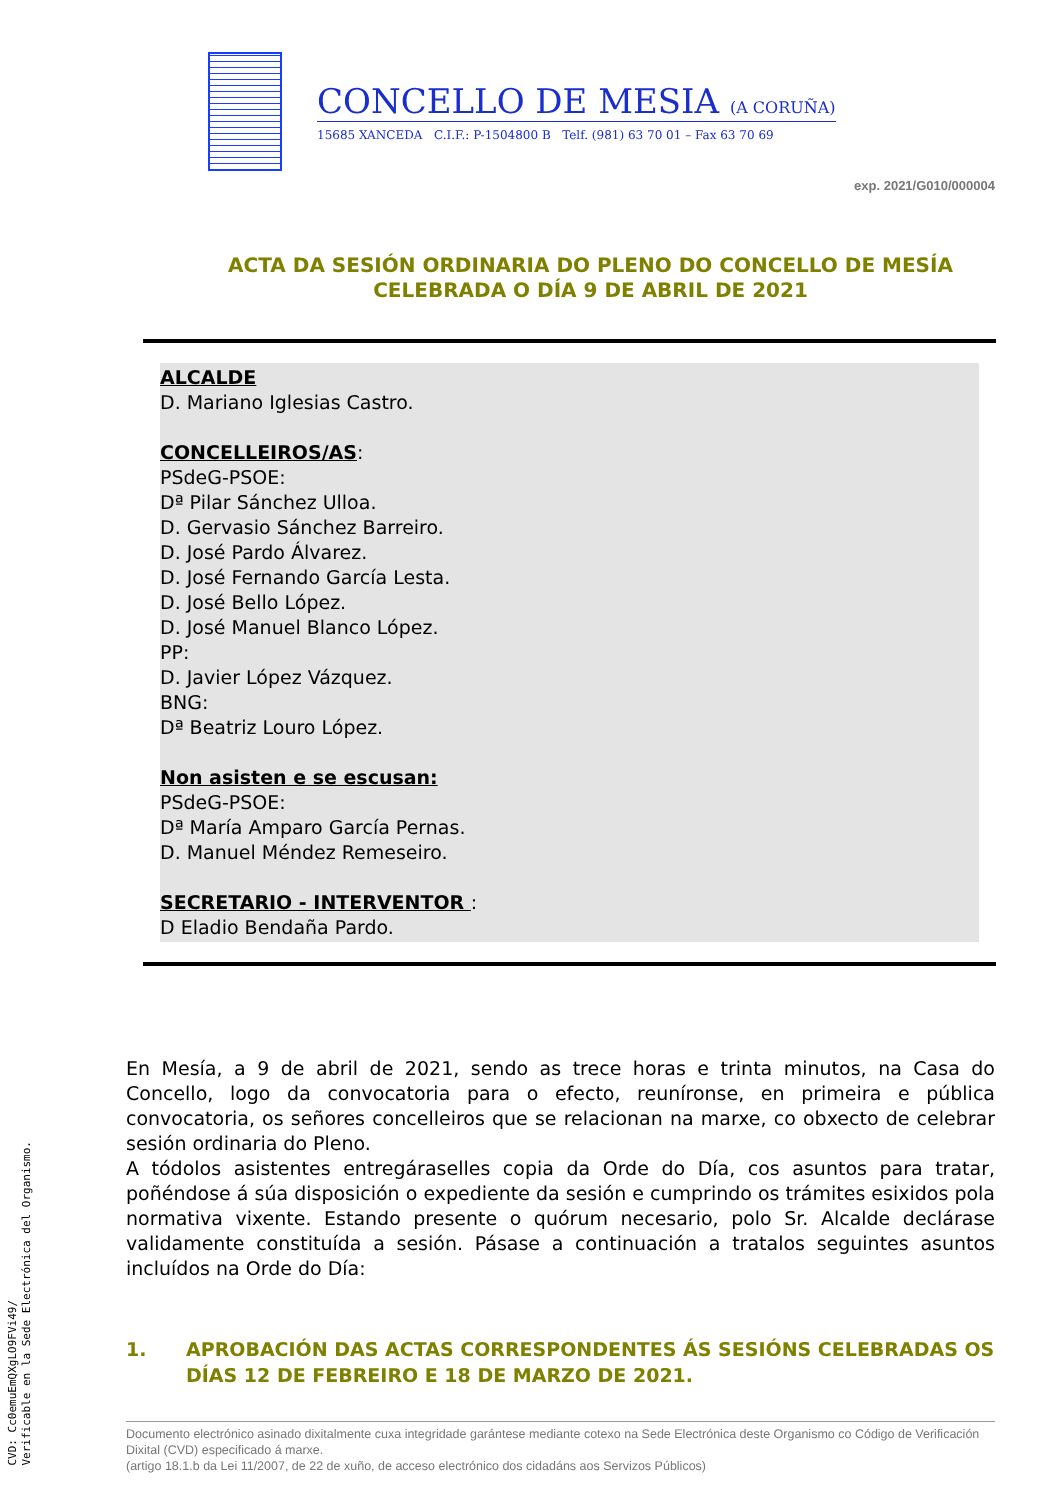CONCELLO DE MESIA (A CORUÑA)
15685 XANCEDA C.I.F.: P-1504800 B Telf. (981) 63 70 01 – Fax 63 70 69
exp. 2021/G010/000004
ACTA DA SESIÓN ORDINARIA DO PLENO DO CONCELLO DE MESÍA
CELEBRADA O DÍA 9 DE ABRIL DE 2021
ALCALDE
D. Mariano Iglesias Castro.
CONCELLEIROS/AS:
PSdeG-PSOE:
Dª Pilar Sánchez Ulloa.
D. Gervasio Sánchez Barreiro.
D. José Pardo Álvarez.
D. José Fernando García Lesta.
D. José Bello López.
D. José Manuel Blanco López.
PP:
D. Javier López Vázquez.
BNG:
Dª Beatriz Louro López.
Non asisten e se escusan:
PSdeG-PSOE:
Dª María Amparo García Pernas.
D. Manuel Méndez Remeseiro.
SECRETARIO - INTERVENTOR :
D Eladio Bendaña Pardo.
En Mesía, a 9 de abril de 2021, sendo as trece horas e trinta minutos, na Casa do Concello, logo da convocatoria para o efecto, reuníronse, en primeira e pública convocatoria, os señores concelleiros que se relacionan na marxe, co obxecto de celebrar sesión ordinaria do Pleno.
A tódolos asistentes entregáraselles copia da Orde do Día, cos asuntos para tratar, poñéndose á súa disposición o expediente da sesión e cumprindo os trámites esixidos pola normativa vixente. Estando presente o quórum necesario, polo Sr. Alcalde declárase validamente constituída a sesión. Pásase a continuación a tratalos seguintes asuntos incluídos na Orde do Día:
1. APROBACIÓN DAS ACTAS CORRESPONDENTES ÁS SESIÓNS CELEBRADAS OS DÍAS 12 DE FEBREIRO E 18 DE MARZO DE 2021.
Documento electrónico asinado dixitalmente cuxa integridade garántese mediante cotexo na Sede Electrónica deste Organismo co Código de Verificación Dixital (CVD) especificado á marxe.
(artigo 18.1.b da Lei 11/2007, de 22 de xuño, de acceso electrónico dos cidadáns aos Servizos Públicos)
CVD: Cc0emuEmQXgLO9FVi49/
Verificable en la Sede Electrónica del Organismo.